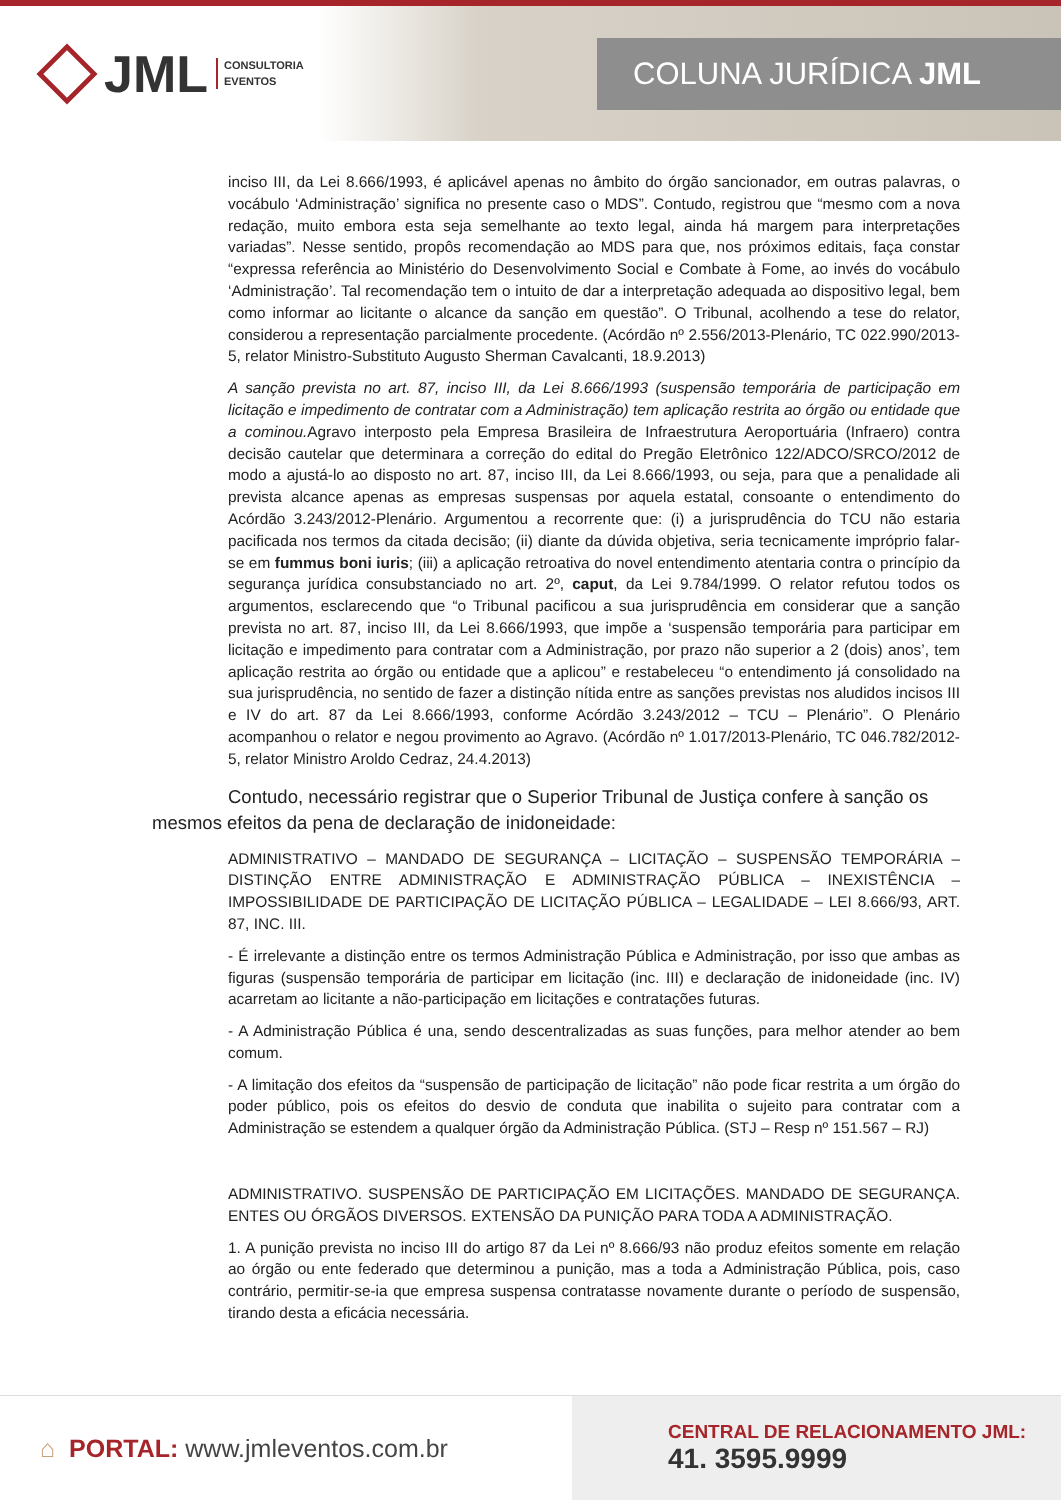JML CONSULTORIA
EVENTOS
COLUNA JURÍDICA JML
inciso III, da Lei 8.666/1993, é aplicável apenas no âmbito do órgão sancionador, em outras palavras, o vocábulo ‘Administração’ significa no presente caso o MDS”. Contudo, registrou que “mesmo com a nova redação, muito embora esta seja semelhante ao texto legal, ainda há margem para interpretações variadas”. Nesse sentido, propôs recomendação ao MDS para que, nos próximos editais, faça constar “expressa referência ao Ministério do Desenvolvimento Social e Combate à Fome, ao invés do vocábulo ‘Administração’. Tal recomendação tem o intuito de dar a interpretação adequada ao dispositivo legal, bem como informar ao licitante o alcance da sanção em questão”. O Tribunal, acolhendo a tese do relator, considerou a representação parcialmente procedente. (Acórdão nº 2.556/2013-Plenário, TC 022.990/2013-5, relator Ministro-Substituto Augusto Sherman Cavalcanti, 18.9.2013)
A sanção prevista no art. 87, inciso III, da Lei 8.666/1993 (suspensão temporária de participação em licitação e impedimento de contratar com a Administração) tem aplicação restrita ao órgão ou entidade que a cominou. Agravo interposto pela Empresa Brasileira de Infraestrutura Aeroportuária (Infraero) contra decisão cautelar que determinara a correção do edital do Pregão Eletrônico 122/ADCO/SRCO/2012 de modo a ajustá-lo ao disposto no art. 87, inciso III, da Lei 8.666/1993, ou seja, para que a penalidade ali prevista alcance apenas as empresas suspensas por aquela estatal, consoante o entendimento do Acórdão 3.243/2012-Plenário. Argumentou a recorrente que: (i) a jurisprudência do TCU não estaria pacificada nos termos da citada decisão; (ii) diante da dúvida objetiva, seria tecnicamente impróprio falar-se em fummus boni iuris; (iii) a aplicação retroativa do novel entendimento atentaria contra o princípio da segurança jurídica consubstanciado no art. 2º, caput, da Lei 9.784/1999. O relator refutou todos os argumentos, esclarecendo que “o Tribunal pacificou a sua jurisprudência em considerar que a sanção prevista no art. 87, inciso III, da Lei 8.666/1993, que impõe a ‘suspensão temporária para participar em licitação e impedimento para contratar com a Administração, por prazo não superior a 2 (dois) anos’, tem aplicação restrita ao órgão ou entidade que a aplicou” e restabeleceu “o entendimento já consolidado na sua jurisprudência, no sentido de fazer a distinção nítida entre as sanções previstas nos aludidos incisos III e IV do art. 87 da Lei 8.666/1993, conforme Acórdão 3.243/2012 – TCU – Plenário”. O Plenário acompanhou o relator e negou provimento ao Agravo. (Acórdão nº 1.017/2013-Plenário, TC 046.782/2012-5, relator Ministro Aroldo Cedraz, 24.4.2013)
Contudo, necessário registrar que o Superior Tribunal de Justiça confere à sanção os mesmos efeitos da pena de declaração de inidoneidade:
ADMINISTRATIVO – MANDADO DE SEGURANÇA – LICITAÇÃO – SUSPENSÃO TEMPORÁRIA – DISTINÇÃO ENTRE ADMINISTRAÇÃO E ADMINISTRAÇÃO PÚBLICA – INEXISTÊNCIA – IMPOSSIBILIDADE DE PARTICIPAÇÃO DE LICITAÇÃO PÚBLICA – LEGALIDADE – LEI 8.666/93, ART. 87, INC. III.
- É irrelevante a distinção entre os termos Administração Pública e Administração, por isso que ambas as figuras (suspensão temporária de participar em licitação (inc. III) e declaração de inidoneidade (inc. IV) acarretam ao licitante a não-participação em licitações e contratações futuras.
- A Administração Pública é una, sendo descentralizadas as suas funções, para melhor atender ao bem comum.
- A limitação dos efeitos da “suspensão de participação de licitação” não pode ficar restrita a um órgão do poder público, pois os efeitos do desvio de conduta que inabilita o sujeito para contratar com a Administração se estendem a qualquer órgão da Administração Pública. (STJ – Resp nº 151.567 – RJ)
ADMINISTRATIVO. SUSPENSÃO DE PARTICIPAÇÃO EM LICITAÇÕES. MANDADO DE SEGURANÇA. ENTES OU ÓRGÃOS DIVERSOS. EXTENSÃO DA PUNIÇÃO PARA TODA A ADMINISTRAÇÃO.
1. A punição prevista no inciso III do artigo 87 da Lei nº 8.666/93 não produz efeitos somente em relação ao órgão ou ente federado que determinou a punição, mas a toda a Administração Pública, pois, caso contrário, permitir-se-ia que empresa suspensa contratasse novamente durante o período de suspensão, tirando desta a eficácia necessária.
⌂ PORTAL: www.jmleventos.com.br
CENTRAL DE RELACIONAMENTO JML:
41. 3595.9999